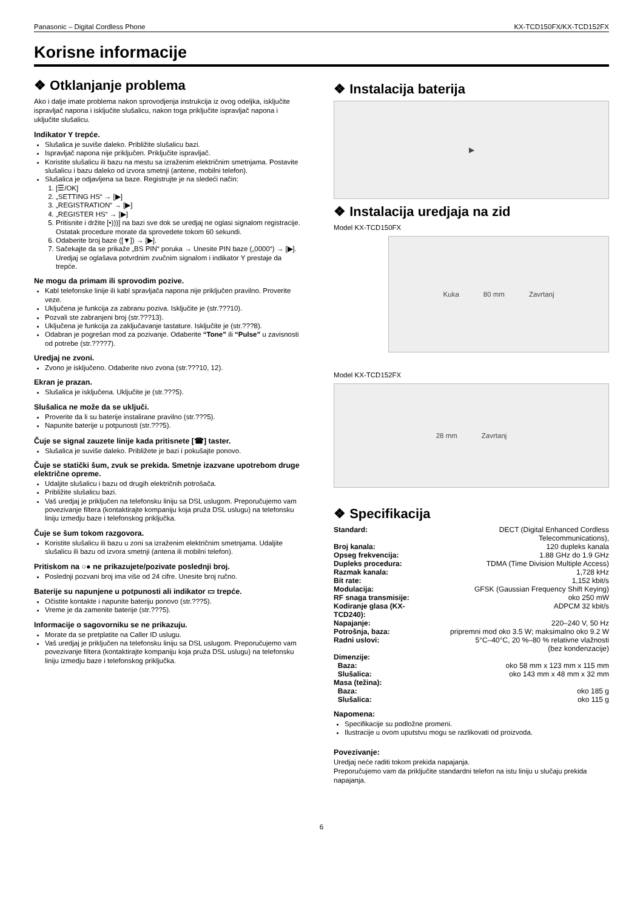Panasonic – Digital Cordless Phone KX-TCD150FX/KX-TCD152FX
Korisne informacije
❖ Otklanjanje problema
Ako i dalje imate problema nakon sprovodjenja instrukcija iz ovog odeljka, isključite ispravljač napona i isključite slušalicu, nakon toga priključite ispravljač napona i uključite slušalicu.
Indikator Y trepće.
Slušalica je suviše daleko. Približite slušalicu bazi.
Ispravljač napona nije priključen. Priključite ispravljač.
Koristite slušalicu ili bazu na mestu sa izraženim električnim smetnjama. Postavite slušalicu i bazu daleko od izvora smetnji (antene, mobilni telefon).
Slušalica je odjavljena sa baze. Registrujte je na sledeći način:
1. [☰/OK]
2. „SETTING HS“ → [▶]
3. „REGISTRATION“ → [▶]
4. „REGISTER HS“ → [▶]
5. Pritisnite i držite [•)))] na bazi sve dok se uredjaj ne oglasi signalom registracije.
Ostatak procedure morate da sprovedete tokom 60 sekundi.
6. Odaberite broj baze ([▼]) → [▶].
7. Sačekajte da se prikaže „BS PIN“ poruka → Unesite PIN baze („0000“) → [▶].
Uredjaj se oglašava potvrdnim zvučnim signalom i indikator Y prestaje da trepće.
Ne mogu da primam ili sprovodim pozive.
Kabl telefonske linije ili kabl spravljača napona nije priključen pravilno. Proverite veze.
Uključena je funkcija za zabranu poziva. Isključite je (str.???10).
Pozvali ste zabranjeni broj (str.???13).
Uključena je funkcija za zaključavanje tastature. Isključite je (str.???8).
Odabran je pogrešan mod za pozivanje. Odaberite “Tone” ili “Pulse” u zavisnosti od potrebe (str.????7).
Uredjaj ne zvoni.
Zvono je isključeno. Odaberite nivo zvona (str.???10, 12).
Ekran je prazan.
Slušalica je isključena. Uključite je (str.???5).
Slušalica ne može da se uključi.
Proverite da li su baterije instalirane pravilno (str.???5).
Napunite baterije u potpunosti (str.???5).
Čuje se signal zauzete linije kada pritisnete [☎] taster.
Slušalica je suviše daleko. Približete je bazi i pokušajte ponovo.
Čuje se statički šum, zvuk se prekida. Smetnje izazvane upotrebom druge električne opreme.
Udaljite slušalicu i bazu od drugih električnih potrošača.
Približite slušalicu bazi.
Vaš uredjaj je priključen na telefonsku liniju sa DSL uslugom. Preporučujemo vam povezivanje filtera (kontaktirajte kompaniju koja pruža DSL uslugu) na telefonsku liniju izmedju baze i telefonskog priključka.
Čuje se šum tokom razgovora.
Koristite slušalicu ili bazu u zoni sa izraženim električnim smetnjama. Udaljite slušalicu ili bazu od izvora smetnji (antena ili mobilni telefon).
Pritiskom na ○● ne prikazujete/pozivate poslednji broj.
Poslednji pozvani broj ima više od 24 cifre. Unesite broj ručno.
Baterije su napunjene u potpunosti ali indikator ▭ trepće.
Očistite kontakte i napunite bateriju ponovo (str.???5).
Vreme je da zamenite baterije (str.???5).
Informacije o sagovorniku se ne prikazuju.
Morate da se pretplatite na Caller ID uslugu.
Vaš uredjaj je priključen na telefonsku liniju sa DSL uslugom. Preporučujemo vam povezivanje filtera (kontaktirajte kompaniju koja pruža DSL uslugu) na telefonsku liniju izmedju baze i telefonskog priključka.
❖ Instalacija baterija
▶
❖ Instalacija uredjaja na zid
Model KX-TCD150FX
Kuka 80 mm Zavrtanj
Model KX-TCD152FX
28 mm Zavrtanj
❖ Specifikacija
| Standard: | DECT (Digital Enhanced Cordless Telecommunications), |
| Broj kanala: | 120 dupleks kanala |
| Opseg frekvencija: | 1.88 GHz do 1.9 GHz |
| Dupleks procedura: | TDMA (Time Division Multiple Access) |
| Razmak kanala: | 1,728 kHz |
| Bit rate: | 1,152 kbit/s |
| Modulacija: | GFSK (Gaussian Frequency Shift Keying) |
| RF snaga transmisije: | oko 250 mW |
| Kodiranje glasa (KX-TCD240): | ADPCM 32 kbit/s |
| Napajanje: | 220–240 V, 50 Hz |
| Potrošnja, baza: | pripremni mod oko 3.5 W; maksimalno oko 9.2 W |
| Radni uslovi: | 5°C–40°C, 20 %–80 % relativne vlažnosti (bez kondenzacije) |
| Dimenzije: | |
| Baza: | oko 58 mm x 123 mm x 115 mm |
| Slušalica: | oko 143 mm x 48 mm x 32 mm |
| Masa (težina): | |
| Baza: | oko 185 g |
| Slušalica: | oko 115 g |
Napomena:
Specifikacije su podložne promeni.
Ilustracije u ovom uputstvu mogu se razlikovati od proizvoda.
Povezivanje:
Uredjaj neće raditi tokom prekida napajanja.
Preporučujemo vam da priključite standardni telefon na istu liniju u slučaju prekida napajanja.
6